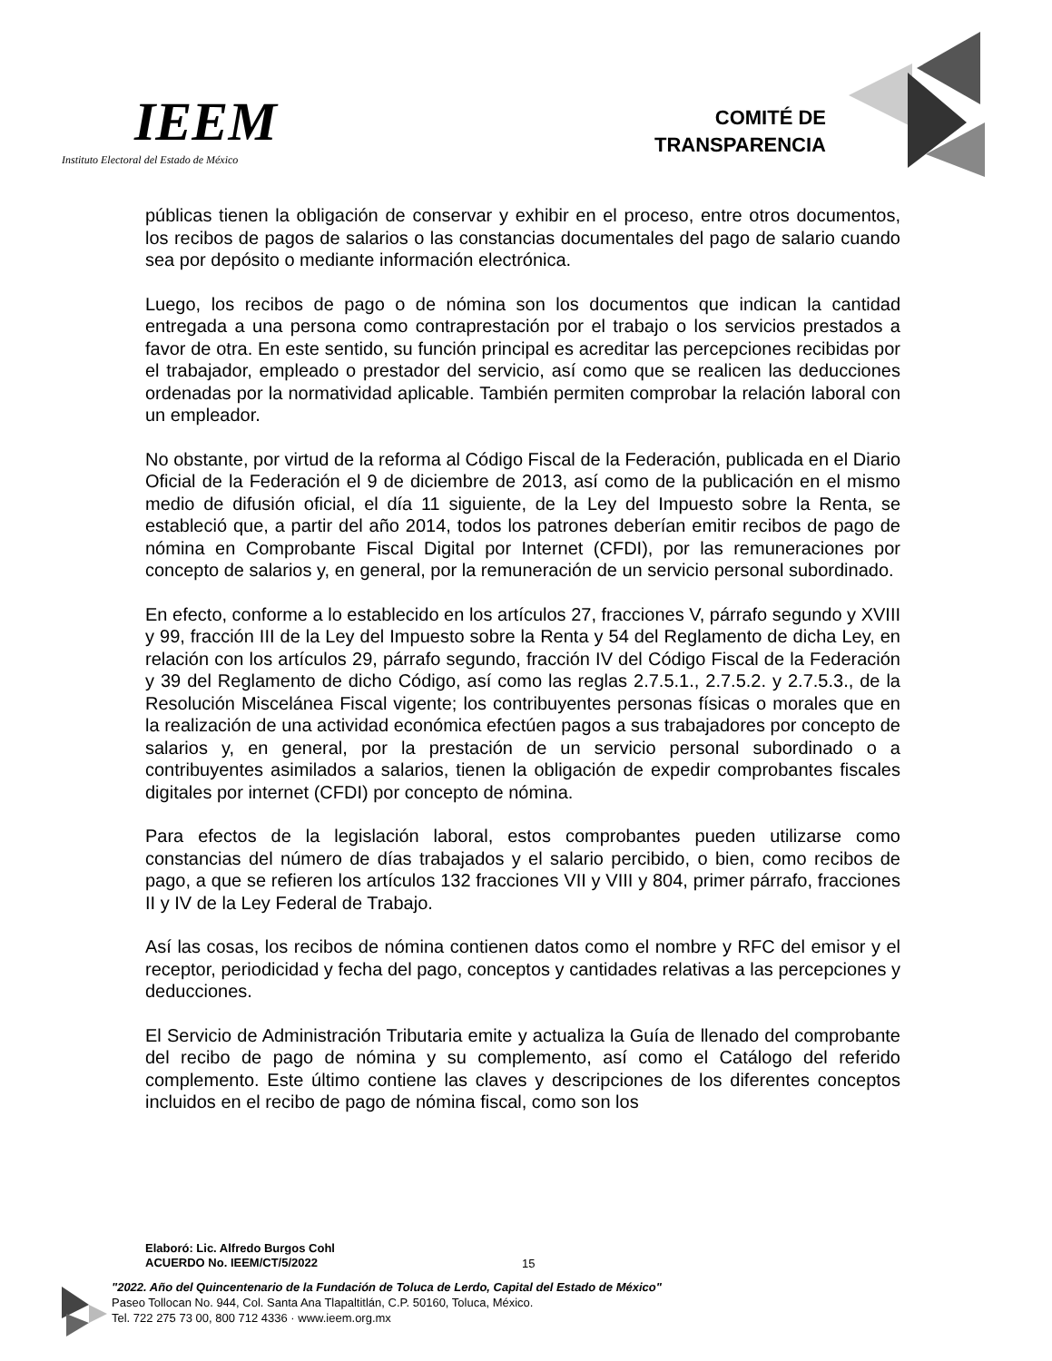IEEM
Instituto Electoral del Estado de México
COMITÉ DE
TRANSPARENCIA
públicas tienen la obligación de conservar y exhibir en el proceso, entre otros documentos, los recibos de pagos de salarios o las constancias documentales del pago de salario cuando sea por depósito o mediante información electrónica.
Luego, los recibos de pago o de nómina son los documentos que indican la cantidad entregada a una persona como contraprestación por el trabajo o los servicios prestados a favor de otra. En este sentido, su función principal es acreditar las percepciones recibidas por el trabajador, empleado o prestador del servicio, así como que se realicen las deducciones ordenadas por la normatividad aplicable. También permiten comprobar la relación laboral con un empleador.
No obstante, por virtud de la reforma al Código Fiscal de la Federación, publicada en el Diario Oficial de la Federación el 9 de diciembre de 2013, así como de la publicación en el mismo medio de difusión oficial, el día 11 siguiente, de la Ley del Impuesto sobre la Renta, se estableció que, a partir del año 2014, todos los patrones deberían emitir recibos de pago de nómina en Comprobante Fiscal Digital por Internet (CFDI), por las remuneraciones por concepto de salarios y, en general, por la remuneración de un servicio personal subordinado.
En efecto, conforme a lo establecido en los artículos 27, fracciones V, párrafo segundo y XVIII y 99, fracción III de la Ley del Impuesto sobre la Renta y 54 del Reglamento de dicha Ley, en relación con los artículos 29, párrafo segundo, fracción IV del Código Fiscal de la Federación y 39 del Reglamento de dicho Código, así como las reglas 2.7.5.1., 2.7.5.2. y 2.7.5.3., de la Resolución Miscelánea Fiscal vigente; los contribuyentes personas físicas o morales que en la realización de una actividad económica efectúen pagos a sus trabajadores por concepto de salarios y, en general, por la prestación de un servicio personal subordinado o a contribuyentes asimilados a salarios, tienen la obligación de expedir comprobantes fiscales digitales por internet (CFDI) por concepto de nómina.
Para efectos de la legislación laboral, estos comprobantes pueden utilizarse como constancias del número de días trabajados y el salario percibido, o bien, como recibos de pago, a que se refieren los artículos 132 fracciones VII y VIII y 804, primer párrafo, fracciones II y IV de la Ley Federal de Trabajo.
Así las cosas, los recibos de nómina contienen datos como el nombre y RFC del emisor y el receptor, periodicidad y fecha del pago, conceptos y cantidades relativas a las percepciones y deducciones.
El Servicio de Administración Tributaria emite y actualiza la Guía de llenado del comprobante del recibo de pago de nómina y su complemento, así como el Catálogo del referido complemento. Este último contiene las claves y descripciones de los diferentes conceptos incluidos en el recibo de pago de nómina fiscal, como son los
Elaboró: Lic. Alfredo Burgos Cohl
ACUERDO No. IEEM/CT/5/2022
15
"2022. Año del Quincentenario de la Fundación de Toluca de Lerdo, Capital del Estado de México"
Paseo Tollocan No. 944, Col. Santa Ana Tlapaltitlán, C.P. 50160, Toluca, México.
Tel. 722 275 73 00, 800 712 4336 · www.ieem.org.mx